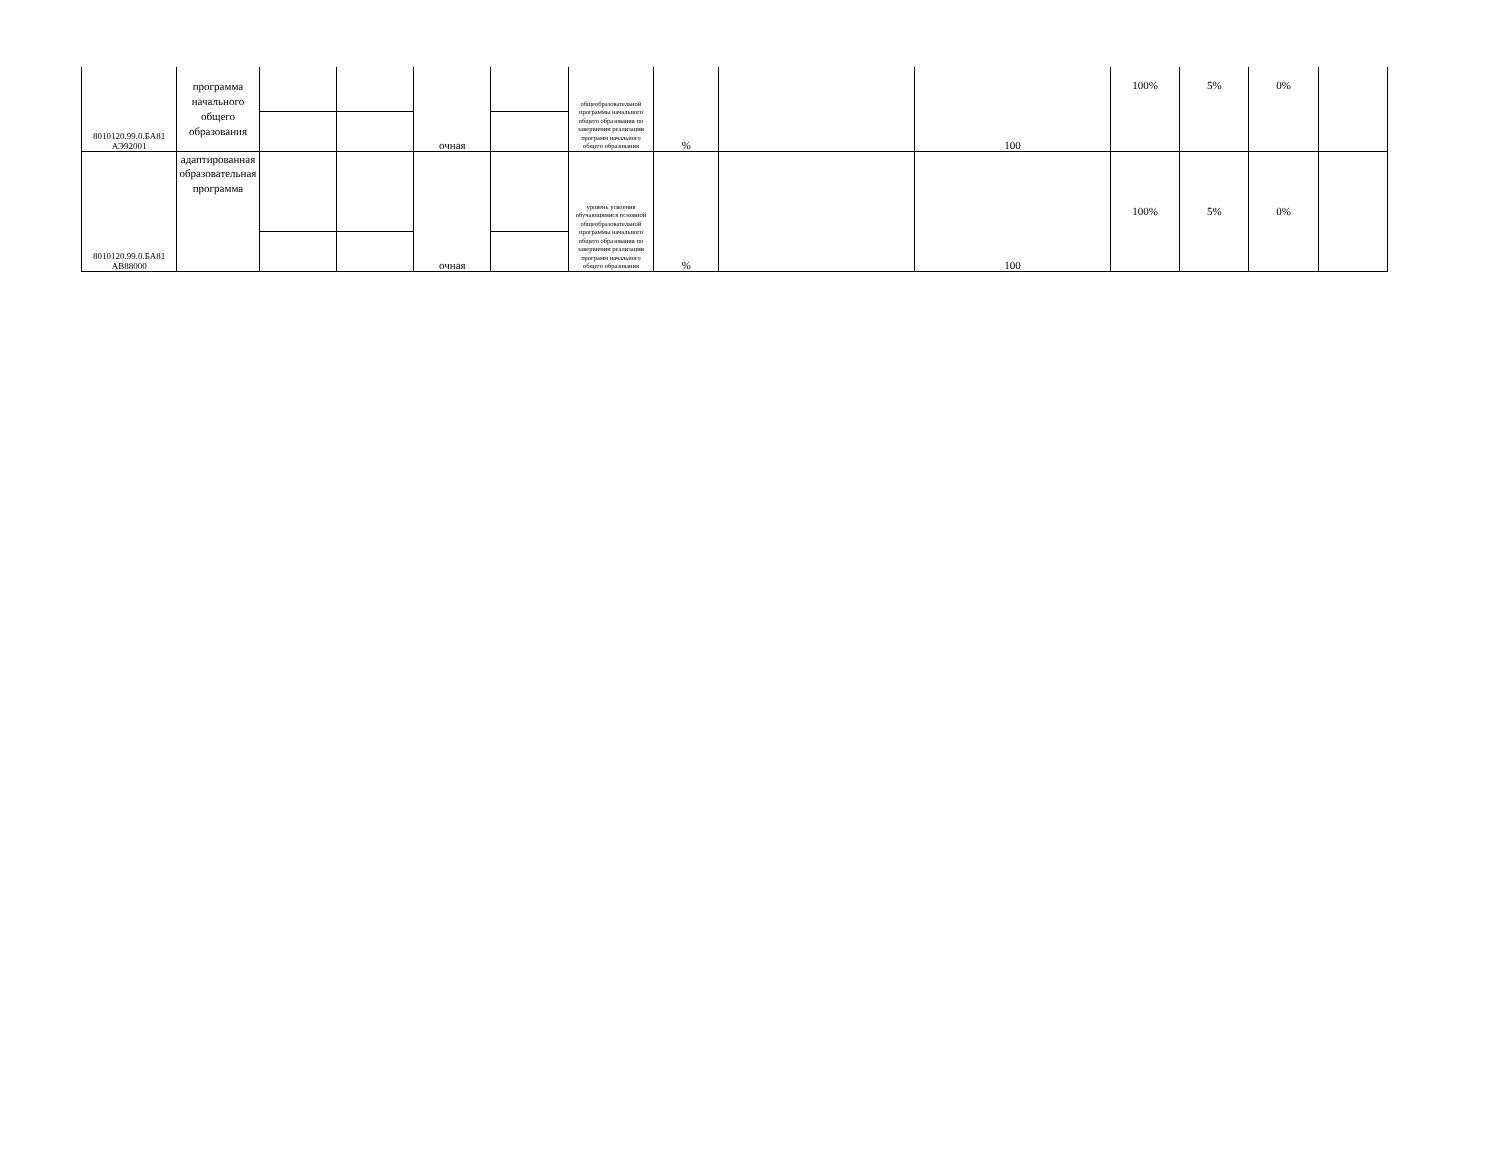| 8010120.99.0.БА81 АЭ92001 | программа начального общего образования | | | очная | | общеобразовательной программы начального общего образования по завершении реализации программ начального общего образования | % | | 100 | 100% | 5% | 0% | |
| 8010120.99.0.БА81 АВ88000 | адаптированная образовательная программа | | | очная | | уровень усвоения обучающимися основной общеобразовательной программы начального общего образования по завершении реализации программ начального общего образования | % | | 100 | 100% | 5% | 0% | |